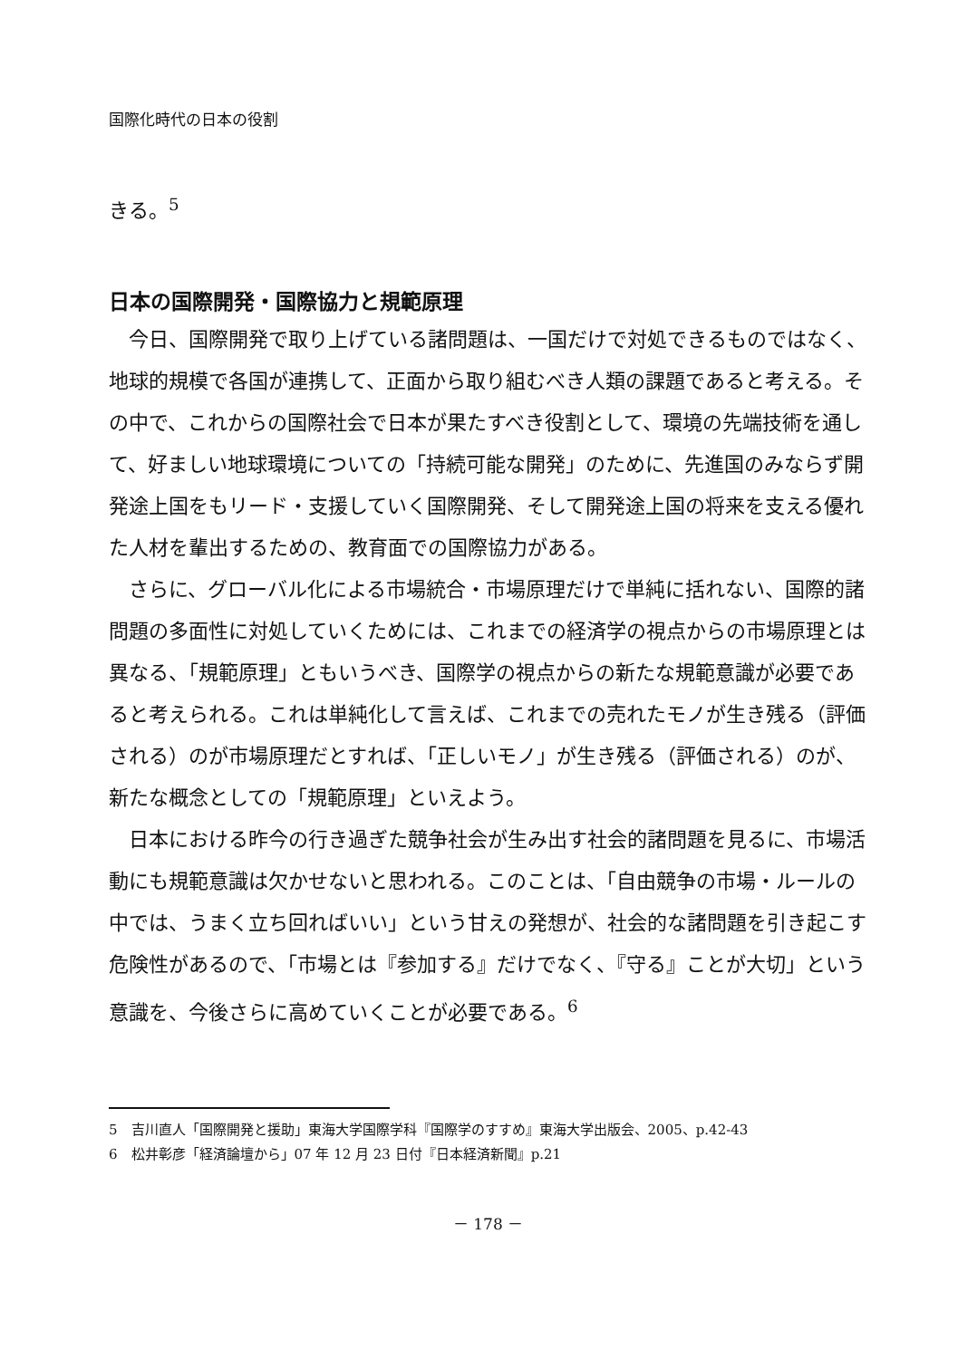国際化時代の日本の役割
きる。<sup>5</sup>
日本の国際開発・国際協力と規範原理
今日、国際開発で取り上げている諸問題は、一国だけで対処できるものではなく、地球的規模で各国が連携して、正面から取り組むべき人類の課題であると考える。その中で、これからの国際社会で日本が果たすべき役割として、環境の先端技術を通して、好ましい地球環境についての「持続可能な開発」のために、先進国のみならず開発途上国をもリード・支援していく国際開発、そして開発途上国の将来を支える優れた人材を輩出するための、教育面での国際協力がある。
さらに、グローバル化による市場統合・市場原理だけで単純に括れない、国際的諸問題の多面性に対処していくためには、これまでの経済学の視点からの市場原理とは異なる、「規範原理」ともいうべき、国際学の視点からの新たな規範意識が必要であると考えられる。これは単純化して言えば、これまでの売れたモノが生き残る（評価される）のが市場原理だとすれば、「正しいモノ」が生き残る（評価される）のが、新たな概念としての「規範原理」といえよう。
日本における昨今の行き過ぎた競争社会が生み出す社会的諸問題を見るに、市場活動にも規範意識は欠かせないと思われる。このことは、「自由競争の市場・ルールの中では、うまく立ち回ればいい」という甘えの発想が、社会的な諸問題を引き起こす危険性があるので、「市場とは『参加する』だけでなく、『守る』ことが大切」という意識を、今後さらに高めていくことが必要である。<sup>6</sup>
5　吉川直人「国際開発と援助」東海大学国際学科『国際学のすすめ』東海大学出版会、2005、p.42-43
6　松井彰彦「経済論壇から」07 年 12 月 23 日付『日本経済新聞』p.21
－ 178 －